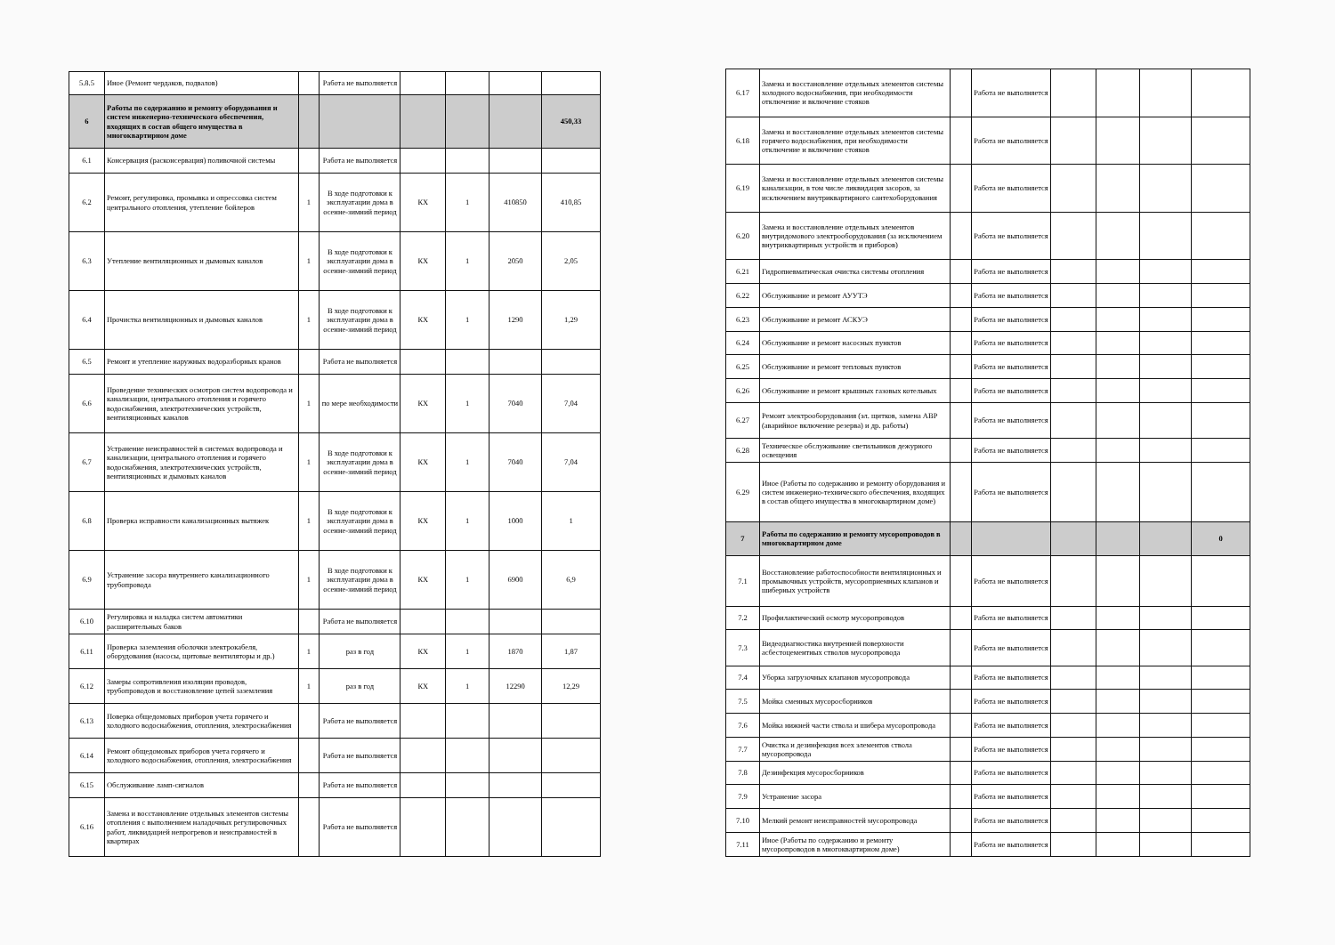| 5.8.5 | Иное (Ремонт чердаков, подвалов) | | Работа не выполняется | | | | |
| 6 | Работы по содержанию и ремонту оборудования и систем инженерно-технического обеспечения, входящих в состав общего имущества в многоквартирном доме | | | | | | 450,33 |
| 6.1 | Консервация (расконсервация) поливочной системы | | Работа не выполняется | | | | |
| 6.2 | Ремонт, регулировка, промывка и опрессовка систем центрального отопления, утепление бойлеров | 1 | В ходе подготовки к эксплуатации дома в осенне-зимний период | КХ | 1 | 410850 | 410,85 |
| 6.3 | Утепление вентиляционных и дымовых каналов | 1 | В ходе подготовки к эксплуатации дома в осенне-зимний период | КХ | 1 | 2050 | 2,05 |
| 6.4 | Прочистка вентиляционных и дымовых каналов | 1 | В ходе подготовки к эксплуатации дома в осенне-зимний период | КХ | 1 | 1290 | 1,29 |
| 6.5 | Ремонт и утепление наружных водоразборных кранов | | Работа не выполняется | | | | |
| 6.6 | Проведение технических осмотров систем водопровода и канализации, центрального отопления и горячего водоснабжения, электротехнических устройств, вентиляционных каналов | 1 | по мере необходимости | КХ | 1 | 7040 | 7,04 |
| 6.7 | Устранение неисправностей в системах водопровода и канализации, центрального отопления и горячего водоснабжения, электротехнических устройств, вентиляционных и дымовых каналов | 1 | В ходе подготовки к эксплуатации дома в осенне-зимний период | КХ | 1 | 7040 | 7,04 |
| 6.8 | Проверка исправности канализационных вытяжек | 1 | В ходе подготовки к эксплуатации дома в осенне-зимний период | КХ | 1 | 1000 | 1 |
| 6.9 | Устранение засора внутреннего канализационного трубопровода | 1 | В ходе подготовки к эксплуатации дома в осенне-зимний период | КХ | 1 | 6900 | 6,9 |
| 6.10 | Регулировка и наладка систем автоматики расширительных баков | | Работа не выполняется | | | | |
| 6.11 | Проверка заземления оболочки электрокабеля, оборудования (насосы, щитовые вентиляторы и др.) | 1 | раз в год | КХ | 1 | 1870 | 1,87 |
| 6.12 | Замеры сопротивления изоляции проводов, трубопроводов и восстановление цепей заземления | 1 | раз в год | КХ | 1 | 12290 | 12,29 |
| 6.13 | Поверка общедомовых приборов учета горячего и холодного водоснабжения, отопления, электроснабжения | | Работа не выполняется | | | | |
| 6.14 | Ремонт общедомовых приборов учета горячего и холодного водоснабжения, отопления, электроснабжения | | Работа не выполняется | | | | |
| 6.15 | Обслуживание ламп-сигналов | | Работа не выполняется | | | | |
| 6.16 | Замена и восстановление отдельных элементов системы отопления с выполнением наладочных регулировочных работ, ликвидацией непрогревов и неисправностей в квартирах | | Работа не выполняется | | | | |
| 6.17 | Замена и восстановление отдельных элементов системы холодного водоснабжения, при необходимости отключение и включение стояков | | Работа не выполняется | | | | |
| 6.18 | Замена и восстановление отдельных элементов системы горячего водоснабжения, при необходимости отключение и включение стояков | | Работа не выполняется | | | | |
| 6.19 | Замена и восстановление отдельных элементов системы канализации, в том числе ликвидация засоров, за исключением внутриквартирного сантехоборудования | | Работа не выполняется | | | | |
| 6.20 | Замена и восстановление отдельных элементов внутридомового электрооборудования (за исключением внутриквартирных устройств и приборов) | | Работа не выполняется | | | | |
| 6.21 | Гидропневматическая очистка системы отопления | | Работа не выполняется | | | | |
| 6.22 | Обслуживание и ремонт АУУТЭ | | Работа не выполняется | | | | |
| 6.23 | Обслуживание и ремонт АСКУЭ | | Работа не выполняется | | | | |
| 6.24 | Обслуживание и ремонт насосных пунктов | | Работа не выполняется | | | | |
| 6.25 | Обслуживание и ремонт тепловых пунктов | | Работа не выполняется | | | | |
| 6.26 | Обслуживание и ремонт крышных газовых котельных | | Работа не выполняется | | | | |
| 6.27 | Ремонт электрооборудования (эл. щитков, замена АВР (аварийное включение резерва) и др. работы) | | Работа не выполняется | | | | |
| 6.28 | Техническое обслуживание светильников дежурного освещения | | Работа не выполняется | | | | |
| 6.29 | Иное (Работы по содержанию и ремонту оборудования и систем инженерно-технического обеспечения, входящих в состав общего имущества в многоквартирном доме) | | Работа не выполняется | | | | |
| 7 | Работы по содержанию и ремонту мусоропроводов в многоквартирном доме | | | | | | 0 |
| 7.1 | Восстановление работоспособности вентиляционных и промывочных устройств, мусороприемных клапанов и шиберных устройств | | Работа не выполняется | | | | |
| 7.2 | Профилактический осмотр мусоропроводов | | Работа не выполняется | | | | |
| 7.3 | Видеодиагностика внутренней поверхности асбестоцементных стволов мусоропровода | | Работа не выполняется | | | | |
| 7.4 | Уборка загрузочных клапанов мусоропровода | | Работа не выполняется | | | | |
| 7.5 | Мойка сменных мусоросборников | | Работа не выполняется | | | | |
| 7.6 | Мойка нижней части ствола и шибера мусоропровода | | Работа не выполняется | | | | |
| 7.7 | Очистка и дезинфекция всех элементов ствола мусоропровода | | Работа не выполняется | | | | |
| 7.8 | Дезинфекция мусоросборников | | Работа не выполняется | | | | |
| 7.9 | Устранение засора | | Работа не выполняется | | | | |
| 7.10 | Мелкий ремонт неисправностей мусоропровода | | Работа не выполняется | | | | |
| 7.11 | Иное (Работы по содержанию и ремонту мусоропроводов в многоквартирном доме) | | Работа не выполняется | | | | |